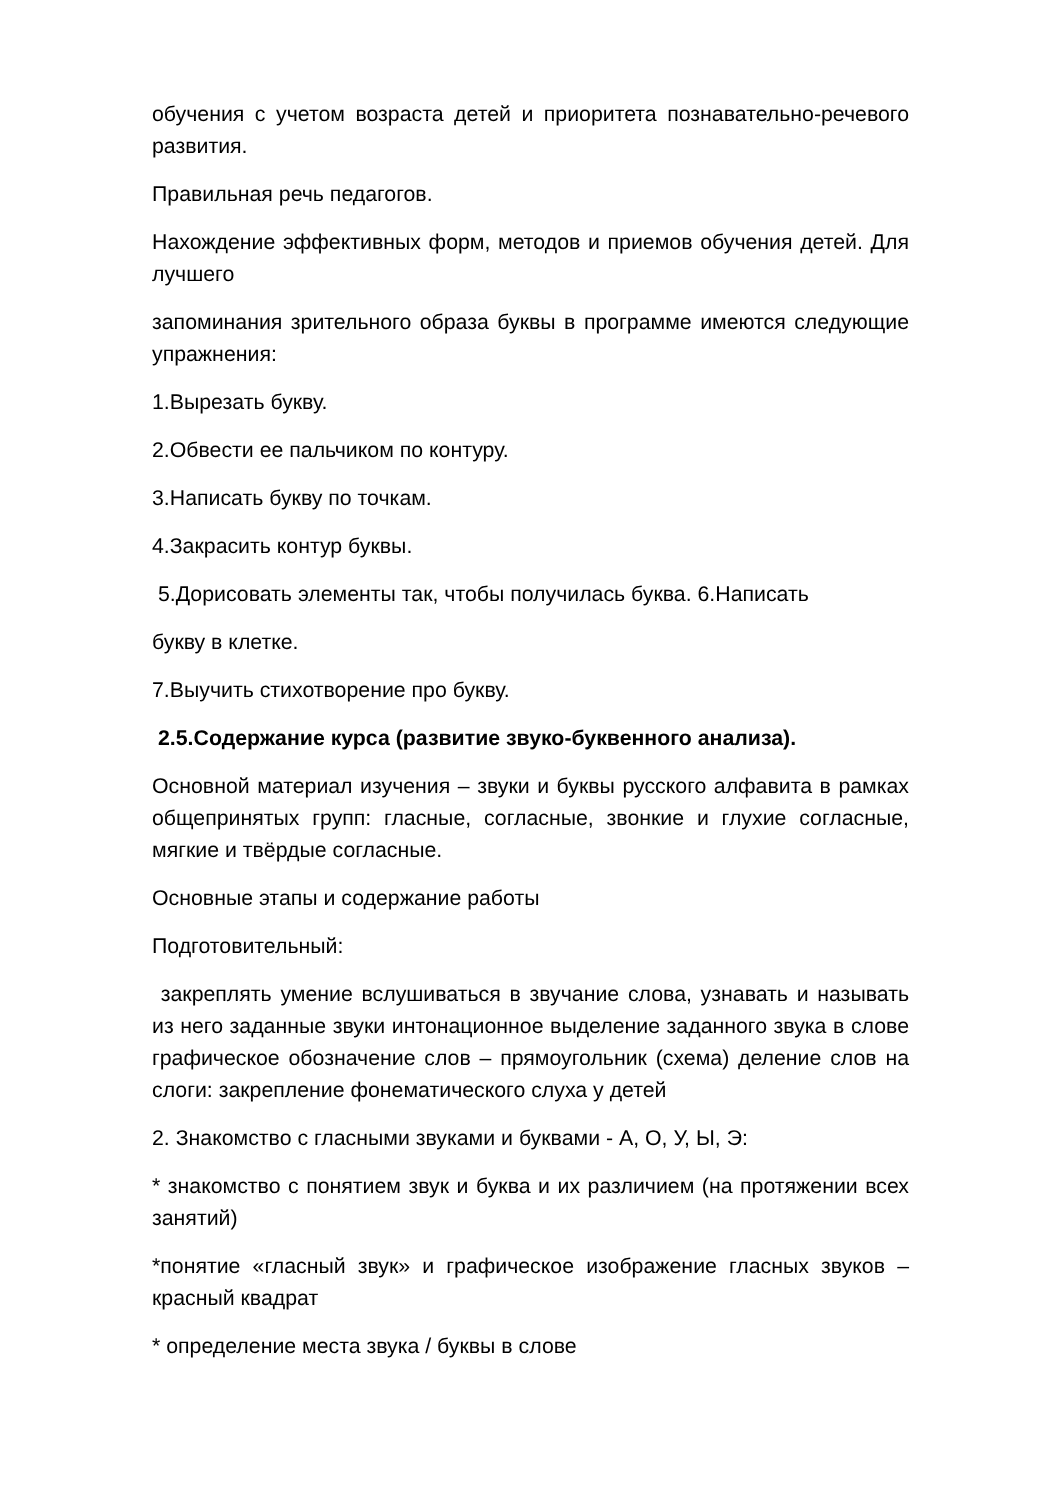обучения с учетом возраста детей и приоритета познавательно-речевого развития.
Правильная речь педагогов.
Нахождение эффективных форм, методов и приемов обучения детей. Для лучшего
запоминания зрительного образа буквы в программе имеются следующие упражнения:
1.Вырезать букву.
2.Обвести ее пальчиком по контуру.
3.Написать букву по точкам.
4.Закрасить контур буквы.
5.Дорисовать элементы так, чтобы получилась буква. 6.Написать
букву в клетке.
7.Выучить стихотворение про букву.
2.5.Содержание курса (развитие звуко-буквенного анализа).
Основной материал изучения – звуки и буквы русского алфавита в рамках общепринятых групп: гласные, согласные, звонкие и глухие согласные, мягкие и твёрдые согласные.
Основные этапы и содержание работы
Подготовительный:
закреплять умение вслушиваться в звучание слова, узнавать и называть из него заданные звуки интонационное выделение заданного звука в слове графическое обозначение слов – прямоугольник (схема) деление слов на слоги: закрепление фонематического слуха у детей
2. Знакомство с гласными звуками и буквами - А, О, У, Ы, Э:
* знакомство с понятием звук и буква и их различием (на протяжении всех занятий)
*понятие «гласный звук» и графическое изображение гласных звуков – красный квадрат
* определение места звука / буквы в слове